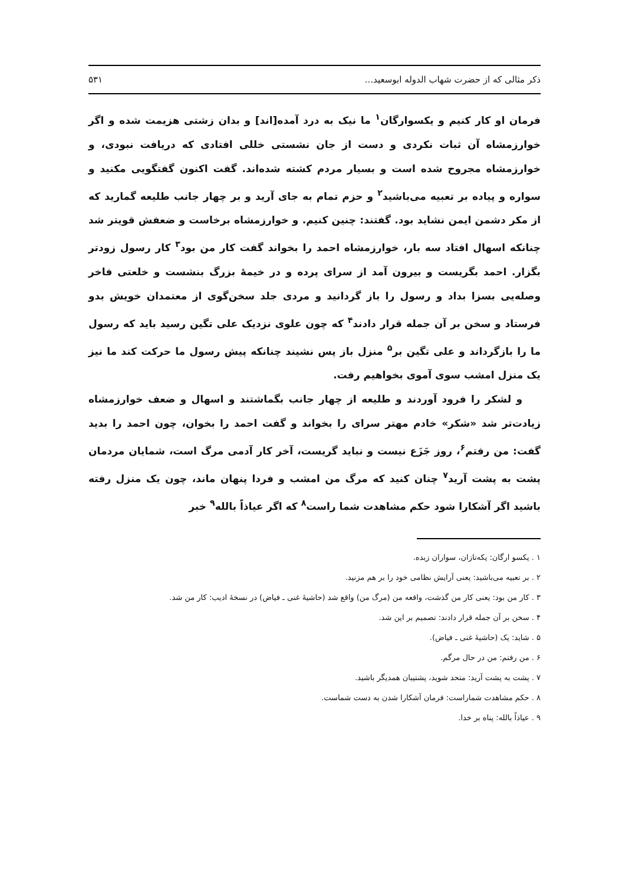ذکر مثالی که از حضرت شهاب الدوله ابوسعید... ۵۳۱
فرمان او کار کنیم و یکسوارگان<sup>۱</sup> ما نیک به درد آمده[اند] و بدان زشتی هزیمت شده و اگر خوارزمشاه آن ثبات نکردی و دست از جان نشستی خللی افتادی که دریافت نبودی، و خوارزمشاه مجروح شده است و بسیار مردم کشته شده‌اند. گفت اکنون گفتگویی مکنید و سواره و پیاده بر تعبیه می‌باشید<sup>۲</sup> و حزم تمام به جای آرید و بر چهار جانب طلیعه گمارید که از مکر دشمن ایمن نشاید بود. گفتند: چنین کنیم. و خوارزمشاه برخاست و ضعفش قویتر شد چنانکه اسهال افتاد سه بار، خوارزمشاه احمد را بخواند گفت کار من بود<sup>۳</sup> کار رسول زودتر بگزار. احمد بگریست و بیرون آمد از سرای پرده و در خیمهٔ بزرگ بنشست و خلعتی فاخر وصله‌یی بسزا بداد و رسول را باز گردانید و مردی جلد سخن‌گوی از معتمدان خویش بدو فرستاد و سخن بر آن جمله قرار دادند<sup>۴</sup> که چون علوی نزدیک علی تگین رسید باید که رسول ما را بازگرداند و علی تگین بر<sup>۵</sup> منزل باز پس نشیند چنانکه پیش رسول ما حرکت کند ما نیز یک منزل امشب سوی آموی بخواهیم رفت.
و لشکر را فرود آوردند و طلیعه از چهار جانب بگماشتند و اسهال و ضعف خوارزمشاه زیادت‌تر شد «شکر» خادم مهتر سرای را بخواند و گفت احمد را بخوان، چون احمد را بدید گفت: من رفتم<sup>۶</sup>، روز جَزَع نیست و نباید گریست، آخر کار آدمی مرگ است، شمایان مردمان پشت به پشت آرید<sup>۷</sup> چنان کنید که مرگ من امشب و فردا پنهان ماند، چون یک منزل رفته باشید اگر آشکارا شود حکم مشاهدت شما راست<sup>۸</sup> که اگر عیاذاً بالله<sup>۹</sup> خبر
۱ . یکسو ارگان: یکه‌تازان، سواران زبده.
۲ . بر تعبیه می‌باشید: یعنی آرایش نظامی خود را بر هم مزنید.
۳ . کار من بود: یعنی کار من گذشت، واقعه من (مرگ من) واقع شد (حاشیهٔ غنی ـ فیاض) در نسخهٔ ادیب: کار من شد.
۴ . سخن بر آن جمله قرار دادند: تصمیم بر این شد.
۵ . شاید: یک (حاشیهٔ غنی ـ فیاض).
۶ . من رفتم: من در حال مرگم.
۷ . پشت به پشت آرید: متحد شوید، پشتیبان همدیگر باشید.
۸ . حکم مشاهدت شماراست: فرمان آشکارا شدن به دست شماست.
۹ . عیاذاً بالله: پناه بر خدا.